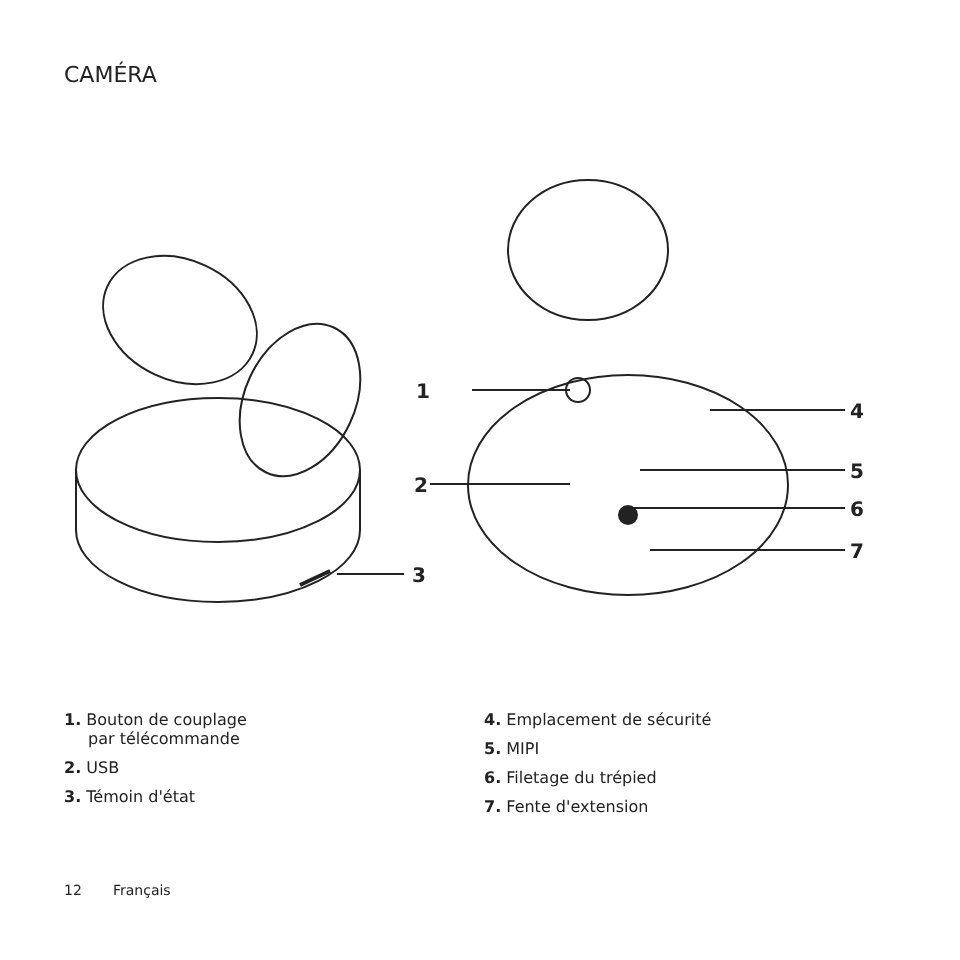CAMÉRA
1
2
3
4
5
6
7
1. Bouton de couplage
par télécommande
2. USB
3. Témoin d'état
4. Emplacement de sécurité
5. MIPI
6. Filetage du trépied
7. Fente d'extension
12 Français